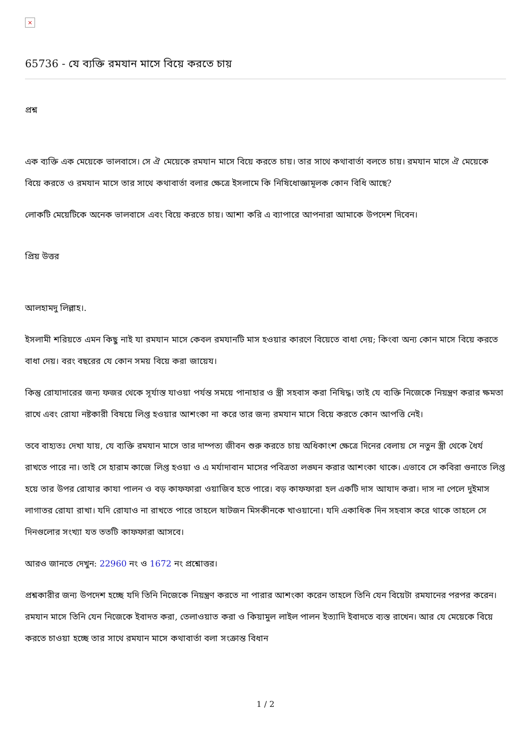×
65736 - যে ব্যক্তি রমযান মাসে বিয়ে করতে চায়
প্রশ্ন
এক ব্যক্তি এক মেয়েকে ভালবাসে। সে ঐ মেয়েকে রমযান মাসে বিয়ে করতে চায়। তার সাথে কথাবার্তা বলতে চায়। রমযান মাসে ঐ মেয়েকে বিয়ে করতে ও রমযান মাসে তার সাথে কথাবার্তা বলার ক্ষেত্রে ইসলামে কি নিষিধোজ্ঞামূলক কোন বিধি আছে?
লোকটি মেয়েটিকে অনেক ভালবাসে এবং বিয়ে করতে চায়। আশা করি এ ব্যাপারে আপনারা আমাকে উপদেশ দিবেন।
প্রিয় উত্তর
আলহামদু লিল্লাহ।.
ইসলামী শরিয়তে এমন কিছু নাই যা রমযান মাসে কেবল রমযানটি মাস হওয়ার কারণে বিয়েতে বাধা দেয়; কিংবা অন্য কোন মাসে বিয়ে করতে বাধা দেয়। বরং বছরের যে কোন সময় বিয়ে করা জায়েয।
কিন্তু রোযাদারের জন্য ফজর থেকে সূর্যাস্ত যাওয়া পর্যন্ত সময়ে পানাহার ও স্ত্রী সহবাস করা নিষিদ্ধ। তাই যে ব্যক্তি নিজেকে নিয়ন্ত্রণ করার ক্ষমতা রাখে এবং রোযা নষ্টকারী বিষয়ে লিপ্ত হওয়ার আশংকা না করে তার জন্য রমযান মাসে বিয়ে করতে কোন আপত্তি নেই।
তবে বাহ্যতঃ দেখা যায়, যে ব্যক্তি রমযান মাসে তার দাম্পত্য জীবন শুরু করতে চায় অধিকাংশ ক্ষেত্রে দিনের বেলায় সে নতুন স্ত্রী থেকে ধৈর্য রাখতে পারে না। তাই সে হারাম কাজে লিপ্ত হওয়া ও এ মর্যাদাবান মাসের পবিত্রতা লঙ্ঘন করার আশংকা থাকে। এভাবে সে কবিরা গুনাতে লিপ্ত হয়ে তার উপর রোযার কাযা পালন ও বড় কাফফারা ওয়াজিব হতে পারে। বড় কাফফারা হল একটি দাস আযাদ করা। দাস না পেলে দুইমাস লাগাতর রোযা রাখা। যদি রোযাও না রাখতে পারে তাহলে ষাটজন মিসকীনকে খাওয়ানো। যদি একাধিক দিন সহবাস করে থাকে তাহলে সে দিনগুলোর সংখ্যা যত ততটি কাফফারা আসবে।
আরও জানতে দেখুন: 22960 নং ও 1672 নং প্রশ্নোত্তর।
প্রশ্নকারীর জন্য উপদেশ হচ্ছে যদি তিনি নিজেকে নিয়ন্ত্রণ করতে না পারার আশংকা করেন তাহলে তিনি যেন বিয়েটা রমযানের পরপর করেন। রমযান মাসে তিনি যেন নিজেকে ইবাদত করা, তেলাওয়াত করা ও কিয়ামুল লাইল পালন ইত্যাদি ইবাদতে ব্যস্ত রাখেন। আর যে মেয়েকে বিয়ে করতে চাওয়া হচ্ছে তার সাথে রমযান মাসে কথাবার্তা বলা সংক্রান্ত বিধান
1 / 2